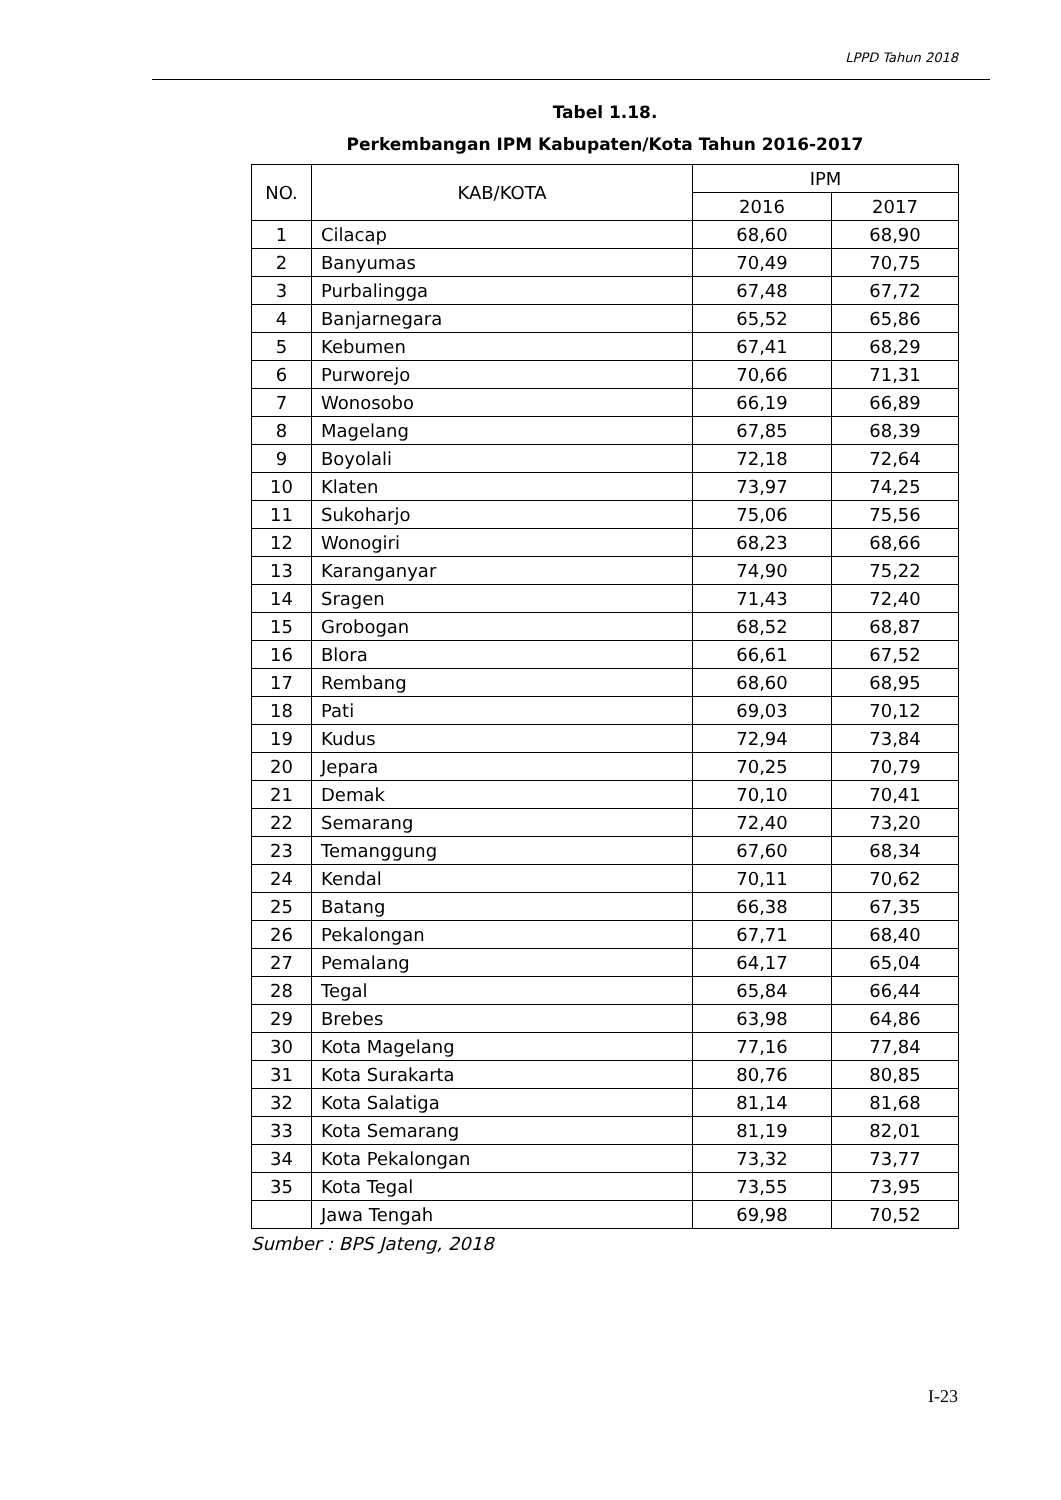LPPD Tahun 2018
Tabel 1.18.
Perkembangan IPM Kabupaten/Kota Tahun 2016-2017
| NO. | KAB/KOTA | IPM | |
| --- | --- | --- | --- |
| | | 2016 | 2017 |
| 1 | Cilacap | 68,60 | 68,90 |
| 2 | Banyumas | 70,49 | 70,75 |
| 3 | Purbalingga | 67,48 | 67,72 |
| 4 | Banjarnegara | 65,52 | 65,86 |
| 5 | Kebumen | 67,41 | 68,29 |
| 6 | Purworejo | 70,66 | 71,31 |
| 7 | Wonosobo | 66,19 | 66,89 |
| 8 | Magelang | 67,85 | 68,39 |
| 9 | Boyolali | 72,18 | 72,64 |
| 10 | Klaten | 73,97 | 74,25 |
| 11 | Sukoharjo | 75,06 | 75,56 |
| 12 | Wonogiri | 68,23 | 68,66 |
| 13 | Karanganyar | 74,90 | 75,22 |
| 14 | Sragen | 71,43 | 72,40 |
| 15 | Grobogan | 68,52 | 68,87 |
| 16 | Blora | 66,61 | 67,52 |
| 17 | Rembang | 68,60 | 68,95 |
| 18 | Pati | 69,03 | 70,12 |
| 19 | Kudus | 72,94 | 73,84 |
| 20 | Jepara | 70,25 | 70,79 |
| 21 | Demak | 70,10 | 70,41 |
| 22 | Semarang | 72,40 | 73,20 |
| 23 | Temanggung | 67,60 | 68,34 |
| 24 | Kendal | 70,11 | 70,62 |
| 25 | Batang | 66,38 | 67,35 |
| 26 | Pekalongan | 67,71 | 68,40 |
| 27 | Pemalang | 64,17 | 65,04 |
| 28 | Tegal | 65,84 | 66,44 |
| 29 | Brebes | 63,98 | 64,86 |
| 30 | Kota Magelang | 77,16 | 77,84 |
| 31 | Kota Surakarta | 80,76 | 80,85 |
| 32 | Kota Salatiga | 81,14 | 81,68 |
| 33 | Kota Semarang | 81,19 | 82,01 |
| 34 | Kota Pekalongan | 73,32 | 73,77 |
| 35 | Kota Tegal | 73,55 | 73,95 |
| | Jawa Tengah | 69,98 | 70,52 |
Sumber : BPS Jateng, 2018
I-23